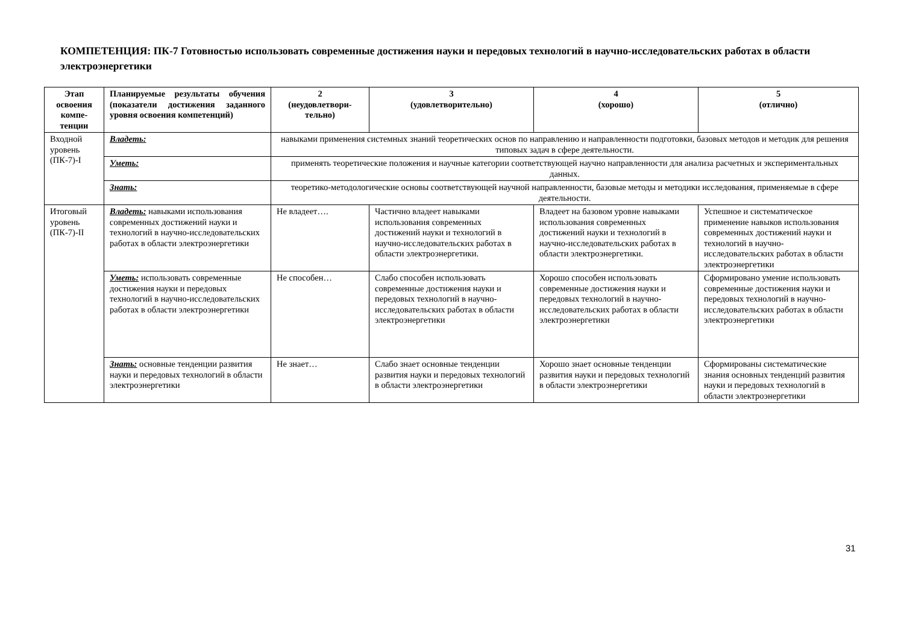КОМПЕТЕНЦИЯ: ПК-7 Готовностью использовать современные достижения науки и передовых технологий в научно-исследовательских работах в области электроэнергетики
| Этап освоения компе-тенции | Планируемые результаты обучения (показатели достижения заданного уровня освоения компетенций) | 2 (неудовлетвори-тельно) | 3 (удовлетворительно) | 4 (хорошо) | 5 (отлично) |
| --- | --- | --- | --- | --- | --- |
| Входной уровень (ПК-7)-I | Владеть: | навыками применения системных знаний теоретических основ по направлению и направленности подготовки, базовых методов и методик для решения типовых задач в сфере деятельности. | | | |
| | Уметь: | применять теоретические положения и научные категории соответствующей научно направленности для анализа расчетных и экспериментальных данных. | | | |
| | Знать: | теоретико-методологические основы соответствующей научной направленности, базовые методы и методики исследования, применяемые в сфере деятельности. | | | |
| Итоговый уровень (ПК-7)-II | Владеть: навыками использования современных достижений науки и технологий в научно-исследовательских работах в области электроэнергетики | Не владеет…. | Частично владеет навыками использования современных достижений науки и технологий в научно-исследовательских работах в области электроэнергетики. | Владеет на базовом уровне навыками использования современных достижений науки и технологий в научно-исследовательских работах в области электроэнергетики. | Успешное и систематическое применение навыков использования современных достижений науки и технологий в научно-исследовательских работах в области электроэнергетики |
| | Уметь: использовать современные достижения науки и передовых технологий в научно-исследовательских работах в области электроэнергетики | Не способен… | Слабо способен использовать современные достижения науки и передовых технологий в научно-исследовательских работах в области электроэнергетики | Хорошо способен использовать современные достижения науки и передовых технологий в научно-исследовательских работах в области электроэнергетики | Сформировано умение использовать современные достижения науки и передовых технологий в научно-исследовательских работах в области электроэнергетики |
| | Знать: основные тенденции развития науки и передовых технологий в области электроэнергетики | Не знает… | Слабо знает основные тенденции развития науки и передовых технологий в области электроэнергетики | Хорошо знает основные тенденции развития науки и передовых технологий в области электроэнергетики | Сформированы систематические знания основных тенденций развития науки и передовых технологий в области электроэнергетики |
31